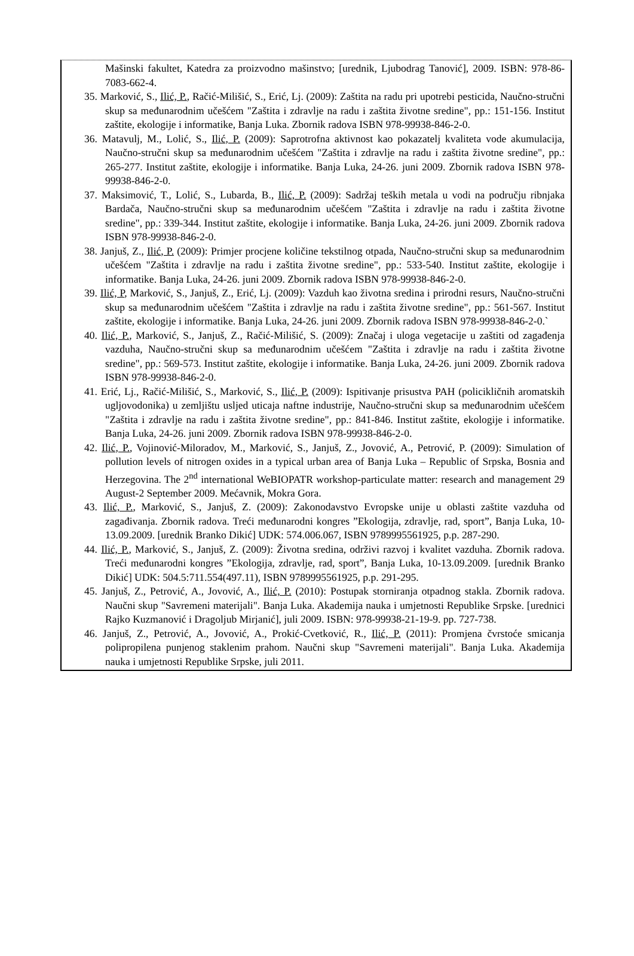Mašinski fakultet, Katedra za proizvodno mašinstvo; [urednik, Ljubodrag Tanović], 2009. ISBN: 978-86-7083-662-4.
35. Marković, S., Ilić, P., Račić-Milišić, S., Erić, Lj. (2009): Zaštita na radu pri upotrebi pesticida, Naučno-stručni skup sa međunarodnim učešćem "Zaštita i zdravlje na radu i zaštita životne sredine", pp.: 151-156. Institut zaštite, ekologije i informatike, Banja Luka. Zbornik radova ISBN 978-99938-846-2-0.
36. Matavulj, M., Lolić, S., Ilić, P. (2009): Saprotrofna aktivnost kao pokazatelj kvaliteta vode akumulacija, Naučno-stručni skup sa međunarodnim učešćem "Zaštita i zdravlje na radu i zaštita životne sredine", pp.: 265-277. Institut zaštite, ekologije i informatike. Banja Luka, 24-26. juni 2009. Zbornik radova ISBN 978-99938-846-2-0.
37. Maksimović, T., Lolić, S., Lubarda, B., Ilić, P. (2009): Sadržaj teških metala u vodi na području ribnjaka Bardača, Naučno-stručni skup sa međunarodnim učešćem "Zaštita i zdravlje na radu i zaštita životne sredine", pp.: 339-344. Institut zaštite, ekologije i informatike. Banja Luka, 24-26. juni 2009. Zbornik radova ISBN 978-99938-846-2-0.
38. Janjuš, Z., Ilić, P. (2009): Primjer procjene količine tekstilnog otpada, Naučno-stručni skup sa međunarodnim učešćem "Zaštita i zdravlje na radu i zaštita životne sredine", pp.: 533-540. Institut zaštite, ekologije i informatike. Banja Luka, 24-26. juni 2009. Zbornik radova ISBN 978-99938-846-2-0.
39. Ilić, P, Marković, S., Janjuš, Z., Erić, Lj. (2009): Vazduh kao životna sredina i prirodni resurs, Naučno-stručni skup sa međunarodnim učešćem "Zaštita i zdravlje na radu i zaštita životne sredine", pp.: 561-567. Institut zaštite, ekologije i informatike. Banja Luka, 24-26. juni 2009. Zbornik radova ISBN 978-99938-846-2-0.`
40. Ilić, P., Marković, S., Janjuš, Z., Račić-Milišić, S. (2009): Značaj i uloga vegetacije u zaštiti od zagađenja vazduha, Naučno-stručni skup sa međunarodnim učešćem "Zaštita i zdravlje na radu i zaštita životne sredine", pp.: 569-573. Institut zaštite, ekologije i informatike. Banja Luka, 24-26. juni 2009. Zbornik radova ISBN 978-99938-846-2-0.
41. Erić, Lj., Račić-Milišić, S., Marković, S., Ilić, P. (2009): Ispitivanje prisustva PAH (policikličnih aromatskih ugljovodonika) u zemljištu usljed uticaja naftne industrije, Naučno-stručni skup sa međunarodnim učešćem "Zaštita i zdravlje na radu i zaštita životne sredine", pp.: 841-846. Institut zaštite, ekologije i informatike. Banja Luka, 24-26. juni 2009. Zbornik radova ISBN 978-99938-846-2-0.
42. Ilić, P., Vojinović-Miloradov, M., Marković, S., Janjuš, Z., Jovović, A., Petrović, P. (2009): Simulation of pollution levels of nitrogen oxides in a typical urban area of Banja Luka – Republic of Srpska, Bosnia and Herzegovina. The 2<sup>nd</sup> international WeBIOPATR workshop-particulate matter: research and management 29 August-2 September 2009. Mećavnik, Mokra Gora.
43. Ilić, P., Marković, S., Janjuš, Z. (2009): Zakonodavstvo Evropske unije u oblasti zaštite vazduha od zagađivanja. Zbornik radova. Treći međunarodni kongres ”Ekologija, zdravlje, rad, sport”, Banja Luka, 10-13.09.2009. [urednik Branko Dikić] UDK: 574.006.067, ISBN 9789995561925, p.p. 287-290.
44. Ilić, P., Marković, S., Janjuš, Z. (2009): Životna sredina, održivi razvoj i kvalitet vazduha. Zbornik radova. Treći međunarodni kongres ”Ekologija, zdravlje, rad, sport”, Banja Luka, 10-13.09.2009. [urednik Branko Dikić] UDK: 504.5:711.554(497.11), ISBN 9789995561925, p.p. 291-295.
45. Janjuš, Z., Petrović, A., Jovović, A., Ilić, P. (2010): Postupak storniranja otpadnog stakla. Zbornik radova. Naučni skup "Savremeni materijali". Banja Luka. Akademija nauka i umjetnosti Republike Srpske. [urednici Rajko Kuzmanović i Dragoljub Mirjanić], juli 2009. ISBN: 978-99938-21-19-9. pp. 727-738.
46. Janjuš, Z., Petrović, A., Jovović, A., Prokić-Cvetković, R., Ilić, P. (2011): Promjena čvrstoće smicanja polipropilena punjenog staklenim prahom. Naučni skup "Savremeni materijali". Banja Luka. Akademija nauka i umjetnosti Republike Srpske, juli 2011.